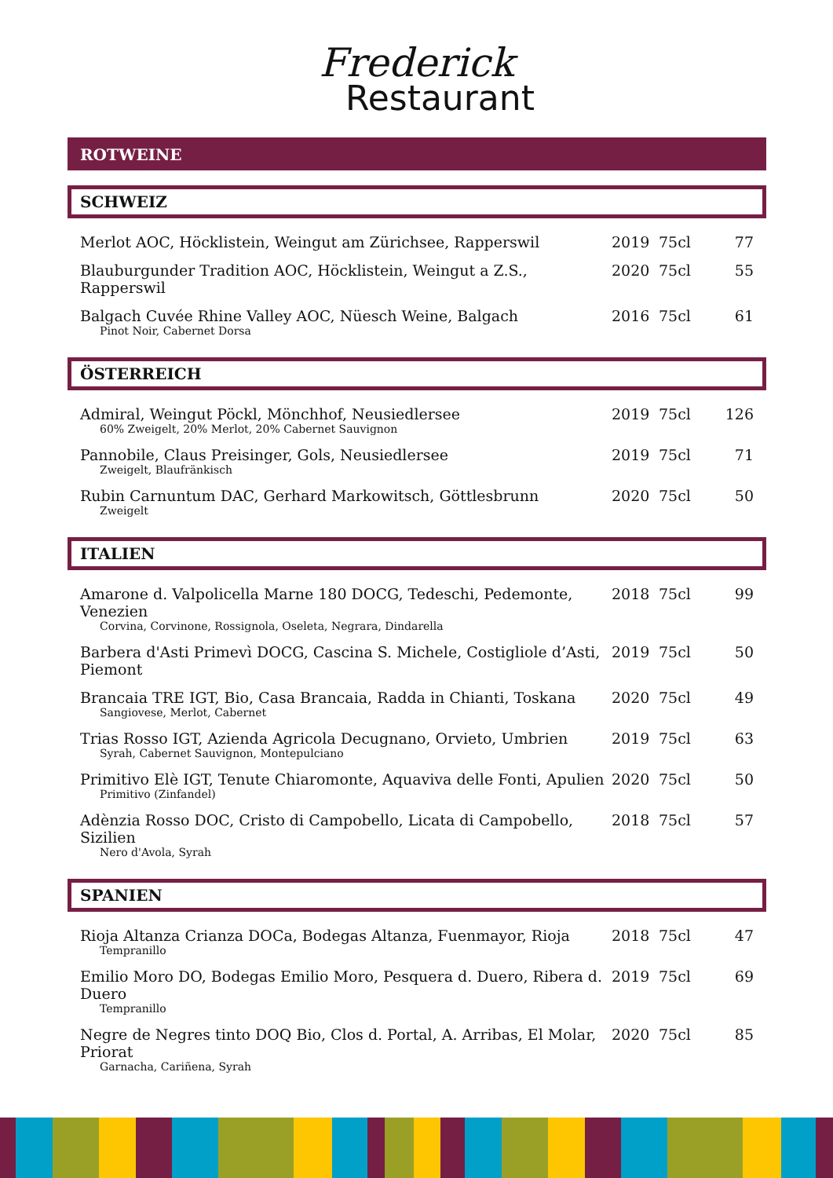Frederick
Restaurant
ROTWEINE
SCHWEIZ
| Merlot AOC, Höcklistein, Weingut am Zürichsee, Rapperswil | 2019 | 75cl | 77 |
| Blauburgunder Tradition AOC, Höcklistein, Weingut a Z.S., Rapperswil | 2020 | 75cl | 55 |
| Balgach Cuvée Rhine Valley AOC, Nüesch Weine, Balgach Pinot Noir, Cabernet Dorsa | 2016 | 75cl | 61 |
ÖSTERREICH
| Admiral, Weingut Pöckl, Mönchhof, Neusiedlersee 60% Zweigelt, 20% Merlot, 20% Cabernet Sauvignon | 2019 | 75cl | 126 |
| Pannobile, Claus Preisinger, Gols, Neusiedlersee Zweigelt, Blaufränkisch | 2019 | 75cl | 71 |
| Rubin Carnuntum DAC, Gerhard Markowitsch, Göttlesbrunn Zweigelt | 2020 | 75cl | 50 |
ITALIEN
| Amarone d. Valpolicella Marne 180 DOCG, Tedeschi, Pedemonte, Venezien Corvina, Corvinone, Rossignola, Oseleta, Negrara, Dindarella | 2018 | 75cl | 99 |
| Barbera d'Asti Primevì DOCG, Cascina S. Michele, Costigliole d’Asti, Piemont | 2019 | 75cl | 50 |
| Brancaia TRE IGT, Bio, Casa Brancaia, Radda in Chianti, Toskana Sangiovese, Merlot, Cabernet | 2020 | 75cl | 49 |
| Trias Rosso IGT, Azienda Agricola Decugnano, Orvieto, Umbrien Syrah, Cabernet Sauvignon, Montepulciano | 2019 | 75cl | 63 |
| Primitivo Elè IGT, Tenute Chiaromonte, Aquaviva delle Fonti, Apulien Primitivo (Zinfandel) | 2020 | 75cl | 50 |
| Adènzia Rosso DOC, Cristo di Campobello, Licata di Campobello, Sizilien Nero d'Avola, Syrah | 2018 | 75cl | 57 |
SPANIEN
| Rioja Altanza Crianza DOCa, Bodegas Altanza, Fuenmayor, Rioja Tempranillo | 2018 | 75cl | 47 |
| Emilio Moro DO, Bodegas Emilio Moro, Pesquera d. Duero, Ribera d. Duero Tempranillo | 2019 | 75cl | 69 |
| Negre de Negres tinto DOQ Bio, Clos d. Portal, A. Arribas, El Molar, Priorat Garnacha, Cariñena, Syrah | 2020 | 75cl | 85 |